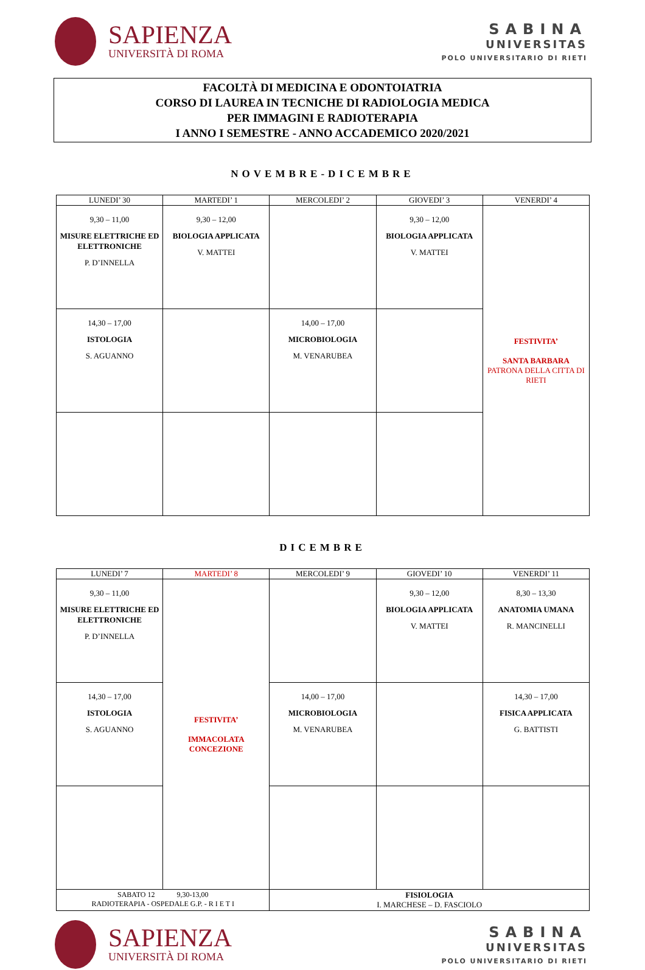SAPIENZA
UNIVERSITÀ DI ROMA
SABINA
UNIVERSITAS
POLO UNIVERSITARIO DI RIETI
FACOLTÀ DI MEDICINA E ODONTOIATRIA
CORSO DI LAUREA IN TECNICHE DI RADIOLOGIA MEDICA
PER IMMAGINI E RADIOTERAPIA
I ANNO I SEMESTRE - ANNO ACCADEMICO 2020/2021
NOVEMBRE-DICEMBRE
| LUNEDI’ 30 | MARTEDI’ 1 | MERCOLEDI’ 2 | GIOVEDI’ 3 | VENERDI’ 4 |
| --- | --- | --- | --- | --- |
| 9,30 – 11,00 MISURE ELETTRICHE ED ELETTRONICHE P. D’INNELLA | 9,30 – 12,00 BIOLOGIA APPLICATA V. MATTEI | | 9,30 – 12,00 BIOLOGIA APPLICATA V. MATTEI | FESTIVITA’ SANTA BARBARA PATRONA DELLA CITTA DI RIETI |
| 14,30 – 17,00 ISTOLOGIA S. AGUANNO | | 14,00 – 17,00 MICROBIOLOGIA M. VENARUBEA | | |
DICEMBRE
| LUNEDI’ 7 | MARTEDI’ 8 | MERCOLEDI’ 9 | GIOVEDI’ 10 | VENERDI’ 11 |
| --- | --- | --- | --- | --- |
| 9,30 – 11,00 MISURE ELETTRICHE ED ELETTRONICHE P. D’INNELLA | FESTIVITA’ IMMACOLATA CONCEZIONE | | 9,30 – 12,00 BIOLOGIA APPLICATA V. MATTEI | 8,30 – 13,30 ANATOMIA UMANA R. MANCINELLI |
| 14,30 – 17,00 ISTOLOGIA S. AGUANNO | | 14,00 – 17,00 MICROBIOLOGIA M. VENARUBEA | | 14,30 – 17,00 FISICA APPLICATA G. BATTISTI |
| SABATO 12 9,30-13,00 RADIOTERAPIA - OSPEDALE G.P. - R I E T I | | FISIOLOGIA I. MARCHESE – D. FASCIOLO | | |
SAPIENZA
UNIVERSITÀ DI ROMA
SABINA
UNIVERSITAS
POLO UNIVERSITARIO DI RIETI